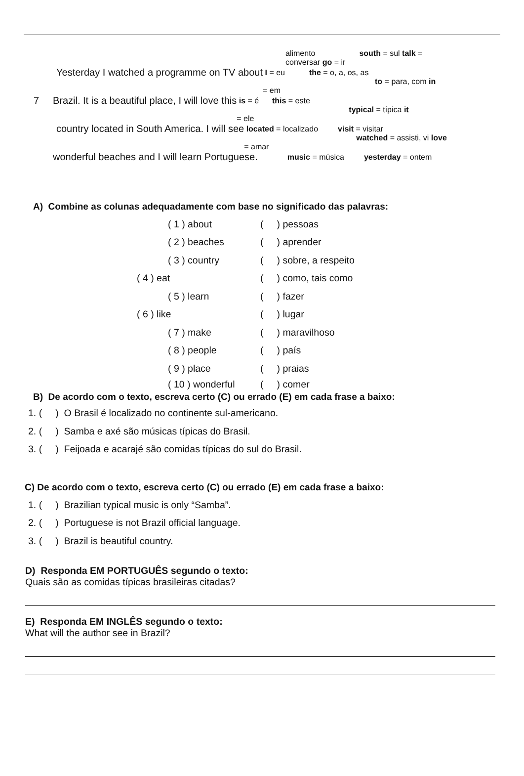alimento south = sul talk =
conversar go = ir
Yesterday I watched a programme on TV about
I = eu the = o, a, os, as
to = para, com in
= em
7 Brazil. It is a beautiful place, I will love this
is = é this = este
typical = típica it
= ele
country located in South America. I will see
located = localizado visit = visitar
watched = assisti, vi love
= amar
wonderful beaches and I will learn Portuguese.
music = música yesterday = ontem
A) Combine as colunas adequadamente com base no significado das palavras:
( 1 ) about ( ) pessoas
( 2 ) beaches ( ) aprender
( 3 ) country ( ) sobre, a respeito
( 4 ) eat ( ) como, tais como
( 5 ) learn ( ) fazer
( 6 ) like ( ) lugar
( 7 ) make ( ) maravilhoso
( 8 ) people ( ) país
( 9 ) place ( ) praias
( 10 ) wonderful ( ) comer
B) De acordo com o texto, escreva certo (C) ou errado (E) em cada frase a baixo:
1. ( ) O Brasil é localizado no continente sul-americano.
2. ( ) Samba e axé são músicas típicas do Brasil.
3. ( ) Feijoada e acarajé são comidas típicas do sul do Brasil.
C) De acordo com o texto, escreva certo (C) ou errado (E) em cada frase a baixo:
1. ( ) Brazilian typical music is only “Samba”.
2. ( ) Portuguese is not Brazil official language.
3. ( ) Brazil is beautiful country.
D) Responda EM PORTUGUÊS segundo o texto:
Quais são as comidas típicas brasileiras citadas?
E) Responda EM INGLÊS segundo o texto:
What will the author see in Brazil?